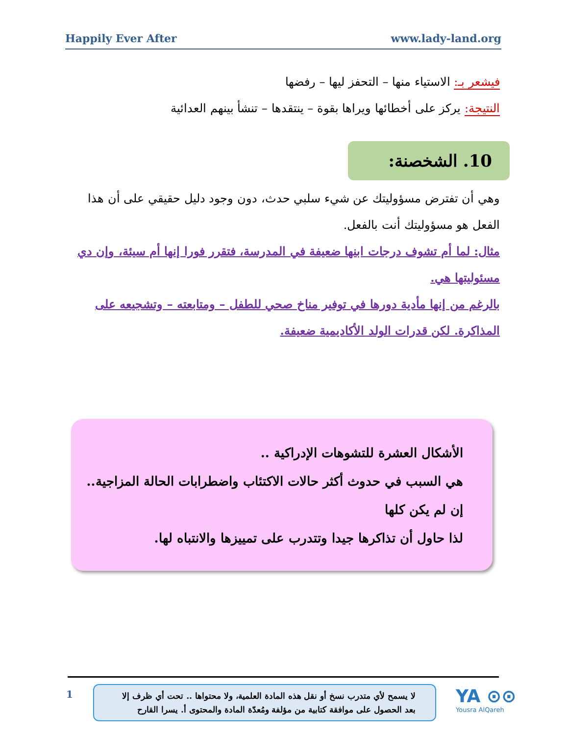Happily Ever After www.lady-land.org
فيشعر بـ: الاستياء منها – التحفز ليها – رفضها
النتيجة: يركز على أخطائها ويراها بقوة – ينتقدها – تنشأ بينهم العدائية
10. الشخصنة:
وهي أن تفترض مسؤوليتك عن شيء سلبي حدث، دون وجود دليل حقيقي على أن هذا الفعل هو مسؤوليتك أنت بالفعل.
مثال: لما أم تشوف درجات ابنها ضعيفة في المدرسة، فتقرر فورا إنها أم سيئة، وإن دي مسئوليتها هي.
بالرغم من إنها مأدية دورها في توفير مناخ صحي للطفل – ومتابعته – وتشجيعه على المذاكرة. لكن قدرات الولد الأكاديمية ضعيفة.
الأشكال العشرة للتشوهات الإدراكية ..
هي السبب في حدوث أكثر حالات الاكتئاب واضطرابات الحالة المزاجية..
إن لم يكن كلها
لذا حاول أن تذاكرها جيدا وتتدرب على تمييزها والانتباه لها.
1
لا يسمح لأي متدرب نسخ أو نقل هذه المادة العلمية، ولا محتواها .. تحت أي ظرف إلا بعد الحصول على موافقة كتابية من مؤلفة ومُعدّة المادة والمحتوى أ. يسرا القارح
YA ⊙⊙
Yousra AlQareh